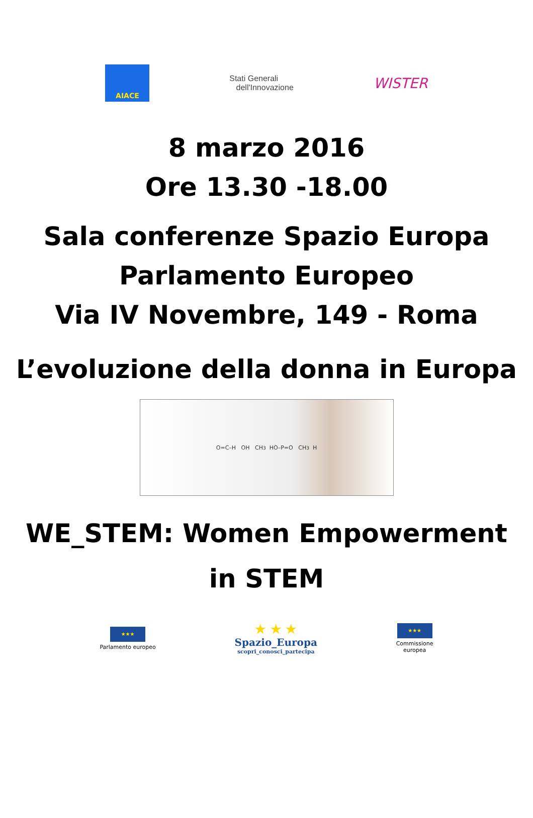AIACE
Stati Generali
dell'Innovazione
WISTER
8 marzo 2016
Ore 13.30 -18.00
Sala conferenze Spazio Europa
Parlamento Europeo
Via IV Novembre, 149 - Roma
L’evoluzione della donna in Europa
O=C–H OH CH<sub>3</sub> HO–P=O CH<sub>3</sub> H
WE_STEM: Women Empowerment
in STEM
★★★
Parlamento europeo
★ ★ ★
Spazio_Europa
scopri_conosci_partecipa
★★★
Commissione
europea